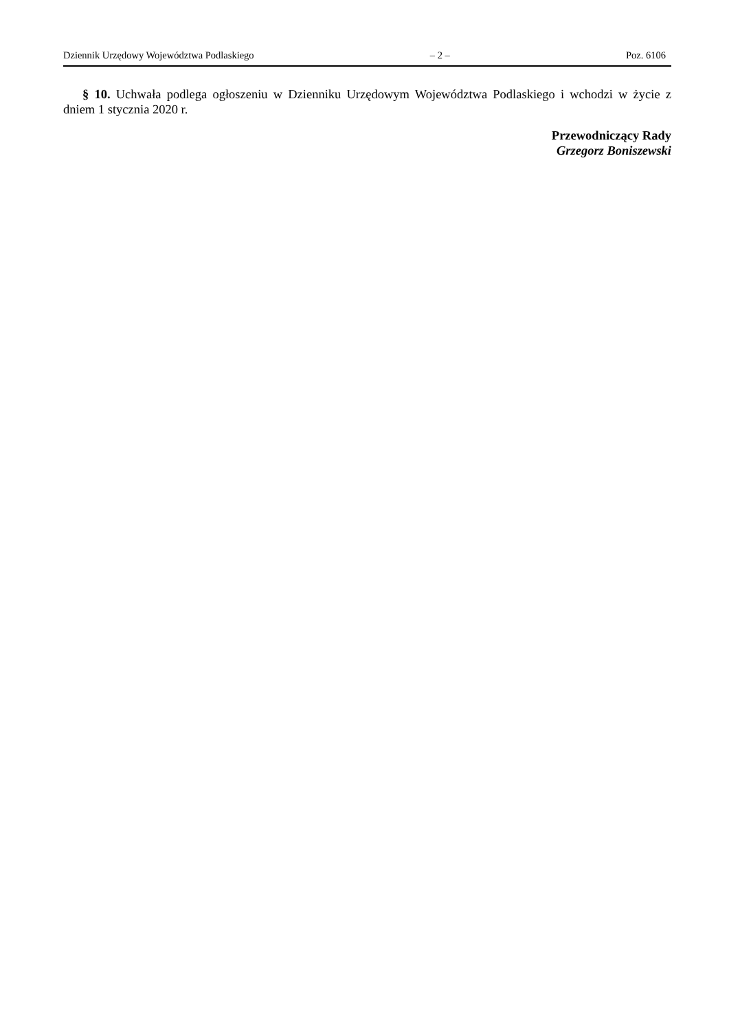Dziennik Urzędowy Województwa Podlaskiego – 2 – Poz. 6106
§ 10. Uchwała podlega ogłoszeniu w Dzienniku Urzędowym Województwa Podlaskiego i wchodzi w życie z dniem 1 stycznia 2020 r.
Przewodniczący Rady
Grzegorz Boniszewski